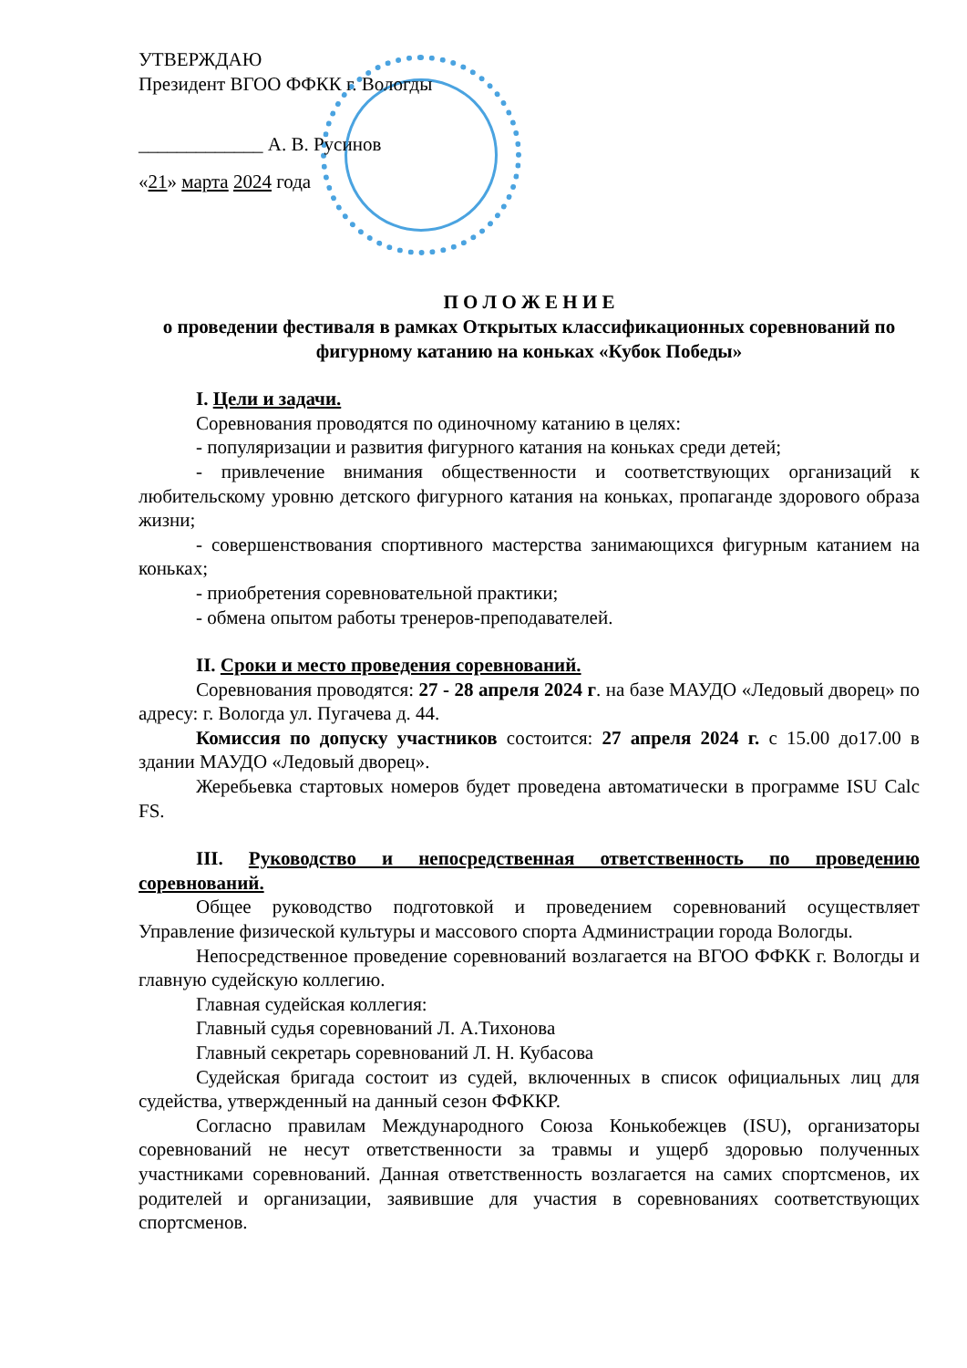УТВЕРЖДАЮ
Президент ВГОО ФФКК г. Вологды
_____________ А. В. Русинов
«21» марта 2024 года
П О Л О Ж Е Н И Е
о проведении фестиваля в рамках Открытых классификационных соревнований по фигурному катанию на коньках «Кубок Победы»
I. Цели и задачи.
Соревнования проводятся по одиночному катанию в целях:
- популяризации и развития фигурного катания на коньках среди детей;
- привлечение внимания общественности и соответствующих организаций к любительскому уровню детского фигурного катания на коньках, пропаганде здорового образа жизни;
- совершенствования спортивного мастерства занимающихся фигурным катанием на коньках;
- приобретения соревновательной практики;
- обмена опытом работы тренеров-преподавателей.
II. Сроки и место проведения соревнований.
Соревнования проводятся: 27 - 28 апреля 2024 г. на базе МАУДО «Ледовый дворец» по адресу: г. Вологда ул. Пугачева д. 44.
Комиссия по допуску участников состоится: 27 апреля 2024 г. с 15.00 до17.00 в здании МАУДО «Ледовый дворец».
Жеребьевка стартовых номеров будет проведена автоматически в программе ISU Calc FS.
III. Руководство и непосредственная ответственность по проведению соревнований.
Общее руководство подготовкой и проведением соревнований осуществляет Управление физической культуры и массового спорта Администрации города Вологды.
Непосредственное проведение соревнований возлагается на ВГОО ФФКК г. Вологды и главную судейскую коллегию.
Главная судейская коллегия:
Главный судья соревнований Л. А.Тихонова
Главный секретарь соревнований Л. Н. Кубасова
Судейская бригада состоит из судей, включенных в список официальных лиц для судейства, утвержденный на данный сезон ФФККР.
Согласно правилам Международного Союза Конькобежцев (ISU), организаторы соревнований не несут ответственности за травмы и ущерб здоровью полученных участниками соревнований. Данная ответственность возлагается на самих спортсменов, их родителей и организации, заявившие для участия в соревнованиях соответствующих спортсменов.